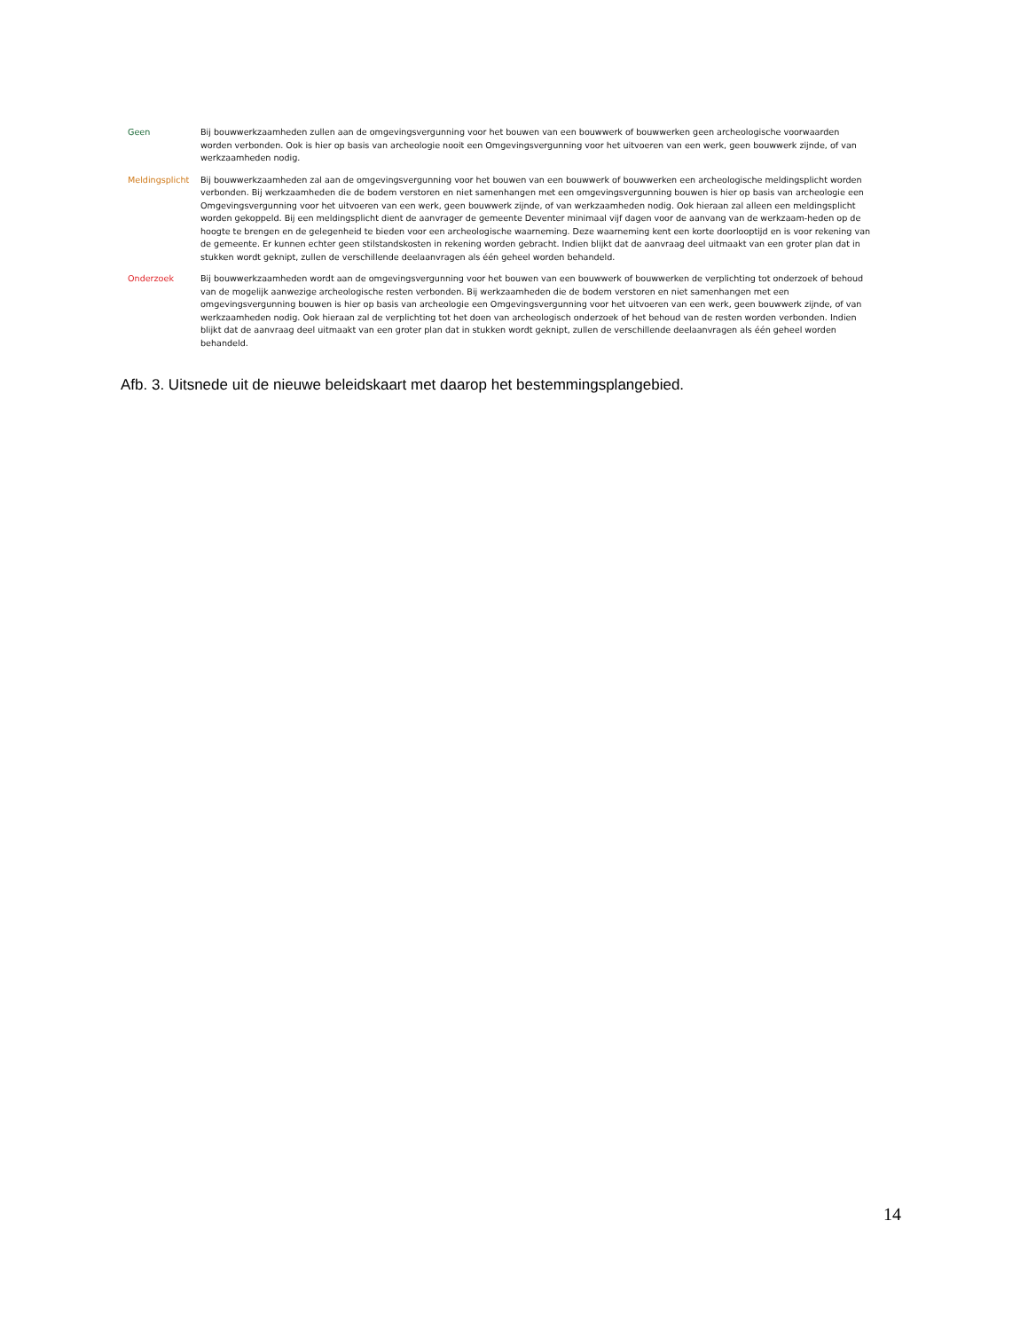Geen Bij bouwwerkzaamheden zullen aan de omgevingsvergunning voor het bouwen van een bouwwerk of bouwwerken geen archeologische voorwaarden worden verbonden. Ook is hier op basis van archeologie nooit een Omgevingsvergunning voor het uitvoeren van een werk, geen bouwwerk zijnde, of van werkzaamheden nodig.
Meldingsplicht Bij bouwwerkzaamheden zal aan de omgevingsvergunning voor het bouwen van een bouwwerk of bouwwerken een archeologische meldingsplicht worden verbonden. Bij werkzaamheden die de bodem verstoren en niet samenhangen met een omgevingsvergunning bouwen is hier op basis van archeologie een Omgevingsvergunning voor het uitvoeren van een werk, geen bouwwerk zijnde, of van werkzaamheden nodig. Ook hieraan zal alleen een meldingsplicht worden gekoppeld. Bij een meldingsplicht dient de aanvrager de gemeente Deventer minimaal vijf dagen voor de aanvang van de werkzaam-heden op de hoogte te brengen en de gelegenheid te bieden voor een archeologische waarneming. Deze waarneming kent een korte doorlooptijd en is voor rekening van de gemeente. Er kunnen echter geen stilstandskosten in rekening worden gebracht. Indien blijkt dat de aanvraag deel uitmaakt van een groter plan dat in stukken wordt geknipt, zullen de verschillende deelaanvragen als één geheel worden behandeld.
Onderzoek Bij bouwwerkzaamheden wordt aan de omgevingsvergunning voor het bouwen van een bouwwerk of bouwwerken de verplichting tot onderzoek of behoud van de mogelijk aanwezige archeologische resten verbonden. Bij werkzaamheden die de bodem verstoren en niet samenhangen met een omgevingsvergunning bouwen is hier op basis van archeologie een Omgevingsvergunning voor het uitvoeren van een werk, geen bouwwerk zijnde, of van werkzaamheden nodig. Ook hieraan zal de verplichting tot het doen van archeologisch onderzoek of het behoud van de resten worden verbonden. Indien blijkt dat de aanvraag deel uitmaakt van een groter plan dat in stukken wordt geknipt, zullen de verschillende deelaanvragen als één geheel worden behandeld.
Afb. 3. Uitsnede uit de nieuwe beleidskaart met daarop het bestemmingsplangebied.
14